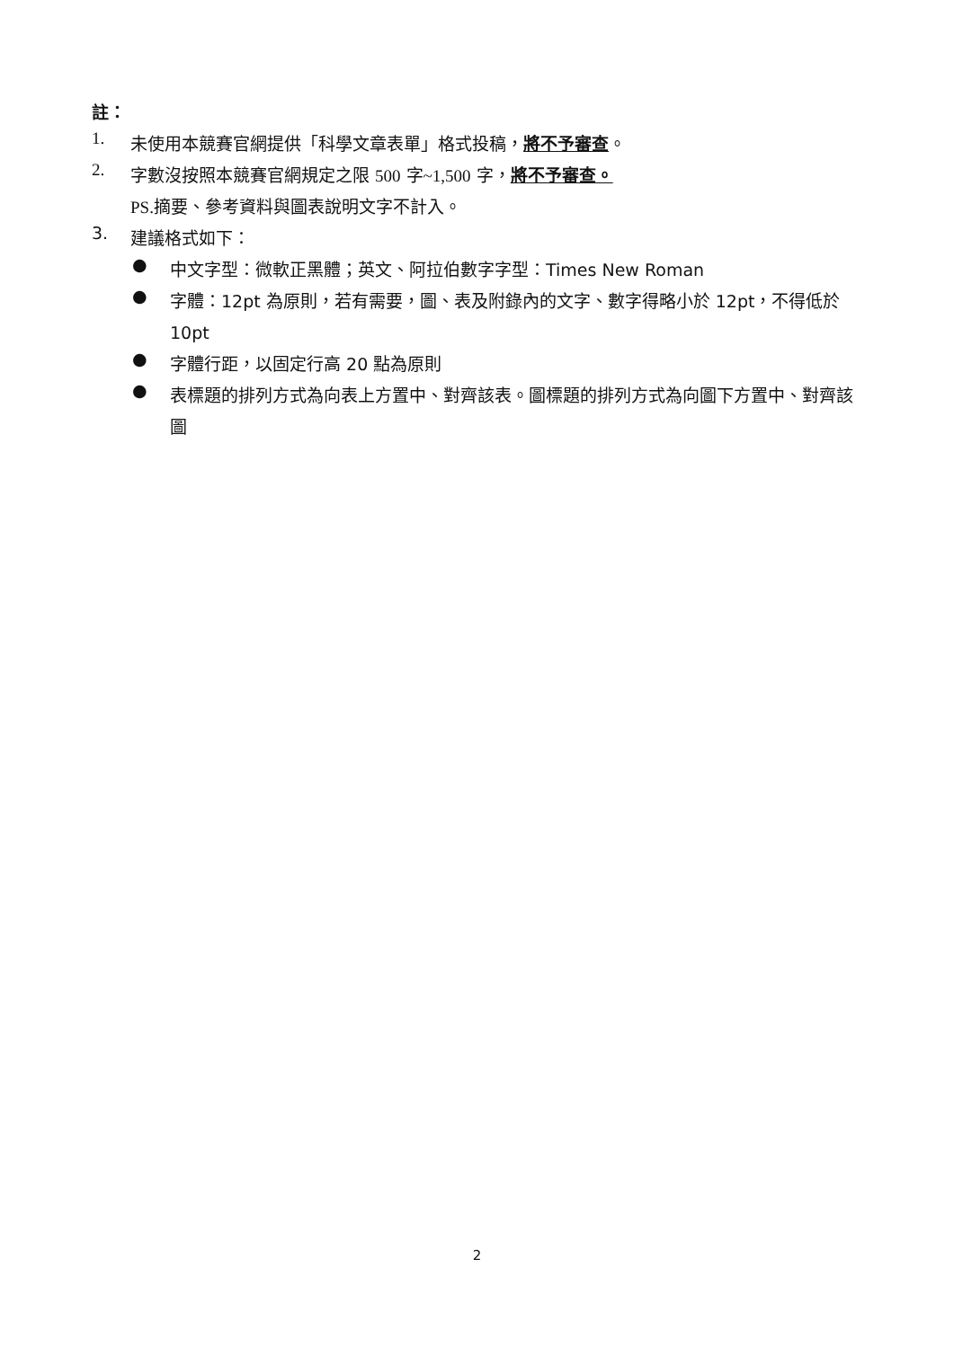註：
1.
未使用本競賽官網提供「科學文章表單」格式投稿，將不予審查。
2.
字數沒按照本競賽官網規定之限 500 字~1,500 字，將不予審查。
PS. 摘要、參考資料與圖表說明文字不計入。
3.
建議格式如下：
●
中文字型：微軟正黑體；英文、阿拉伯數字字型：Times New Roman
●
字體：12pt 為原則，若有需要，圖、表及附錄內的文字、數字得略小於 12pt，不得低於 10pt
●
字體行距，以固定行高 20 點為原則
●
表標題的排列方式為向表上方置中、對齊該表。圖標題的排列方式為向圖下方置中、對齊該圖
2